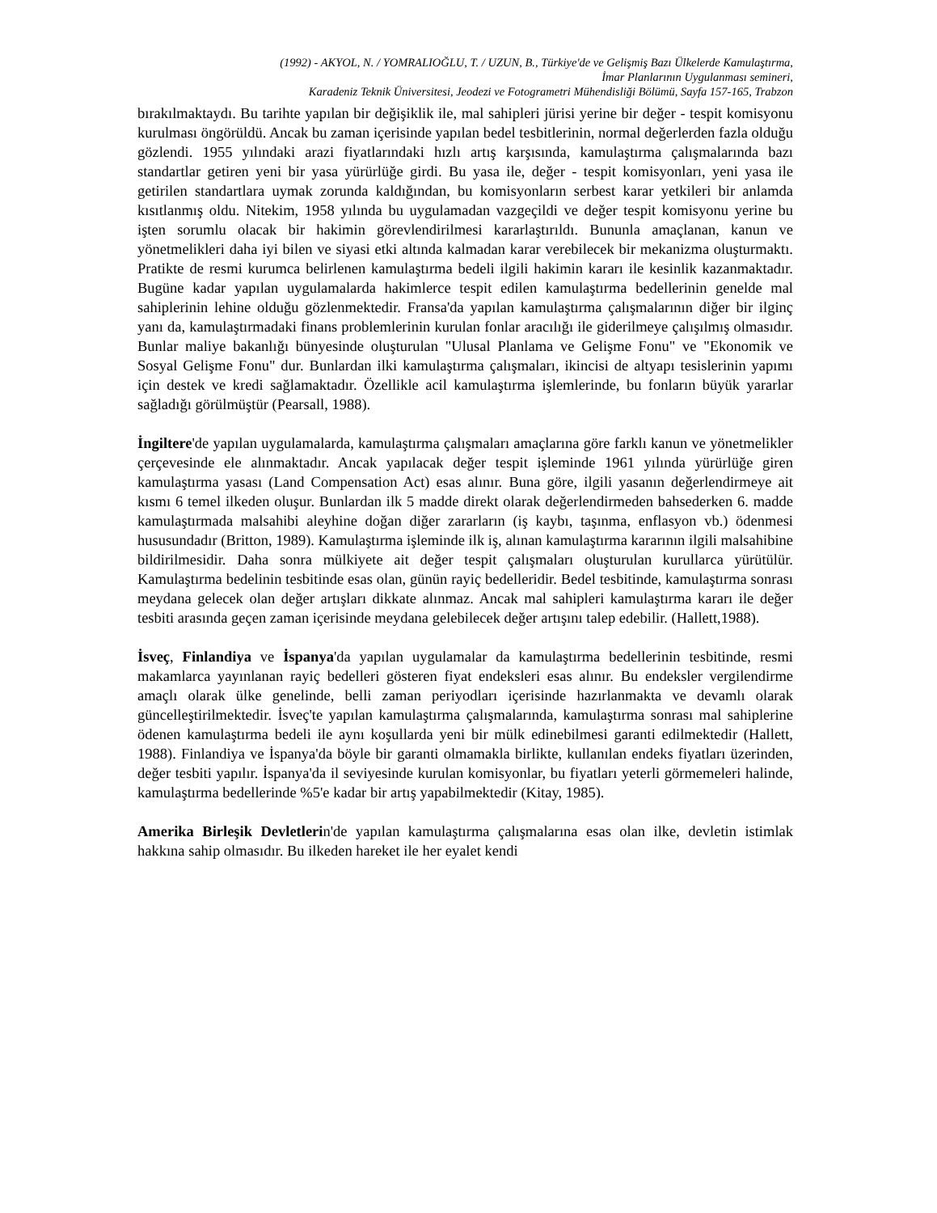(1992) - AKYOL, N. / YOMRALIOĞLU, T. / UZUN, B., Türkiye'de ve Gelişmiş Bazı Ülkelerde Kamulaştırma,
İmar Planlarının Uygulanması semineri,
Karadeniz Teknik Üniversitesi, Jeodezi ve Fotogrametri Mühendisliği Bölümü, Sayfa 157-165, Trabzon
bırakılmaktaydı. Bu tarihte yapılan bir değişiklik ile, mal sahipleri jürisi yerine bir değer - tespit komisyonu kurulması öngörüldü. Ancak bu zaman içerisinde yapılan bedel tesbitlerinin, normal değerlerden fazla olduğu gözlendi. 1955 yılındaki arazi fiyatlarındaki hızlı artış karşısında, kamulaştırma çalışmalarında bazı standartlar getiren yeni bir yasa yürürlüğe girdi. Bu yasa ile, değer - tespit komisyonları, yeni yasa ile getirilen standartlara uymak zorunda kaldığından, bu komisyonların serbest karar yetkileri bir anlamda kısıtlanmış oldu. Nitekim, 1958 yılında bu uygulamadan vazgeçildi ve değer tespit komisyonu yerine bu işten sorumlu olacak bir hakimin görevlendirilmesi kararlaştırıldı. Bununla amaçlanan, kanun ve yönetmelikleri daha iyi bilen ve siyasi etki altında kalmadan karar verebilecek bir mekanizma oluşturmaktı. Pratikte de resmi kurumca belirlenen kamulaştırma bedeli ilgili hakimin kararı ile kesinlik kazanmaktadır. Bugüne kadar yapılan uygulamalarda hakimlerce tespit edilen kamulaştırma bedellerinin genelde mal sahiplerinin lehine olduğu gözlenmektedir. Fransa'da yapılan kamulaştırma çalışmalarının diğer bir ilginç yanı da, kamulaştırmadaki finans problemlerinin kurulan fonlar aracılığı ile giderilmeye çalışılmış olmasıdır. Bunlar maliye bakanlığı bünyesinde oluşturulan "Ulusal Planlama ve Gelişme Fonu" ve "Ekonomik ve Sosyal Gelişme Fonu" dur. Bunlardan ilki kamulaştırma çalışmaları, ikincisi de altyapı tesislerinin yapımı için destek ve kredi sağlamaktadır. Özellikle acil kamulaştırma işlemlerinde, bu fonların büyük yararlar sağladığı görülmüştür (Pearsall, 1988).
İngiltere'de yapılan uygulamalarda, kamulaştırma çalışmaları amaçlarına göre farklı kanun ve yönetmelikler çerçevesinde ele alınmaktadır. Ancak yapılacak değer tespit işleminde 1961 yılında yürürlüğe giren kamulaştırma yasası (Land Compensation Act) esas alınır. Buna göre, ilgili yasanın değerlendirmeye ait kısmı 6 temel ilkeden oluşur. Bunlardan ilk 5 madde direkt olarak değerlendirmeden bahsederken 6. madde kamulaştırmada malsahibi aleyhine doğan diğer zararların (iş kaybı, taşınma, enflasyon vb.) ödenmesi hususundadır (Britton, 1989). Kamulaştırma işleminde ilk iş, alınan kamulaştırma kararının ilgili malsahibine bildirilmesidir. Daha sonra mülkiyete ait değer tespit çalışmaları oluşturulan kurullarca yürütülür. Kamulaştırma bedelinin tesbitinde esas olan, günün rayiç bedelleridir. Bedel tesbitinde, kamulaştırma sonrası meydana gelecek olan değer artışları dikkate alınmaz. Ancak mal sahipleri kamulaştırma kararı ile değer tesbiti arasında geçen zaman içerisinde meydana gelebilecek değer artışını talep edebilir. (Hallett,1988).
İsveç, Finlandiya ve İspanya'da yapılan uygulamalar da kamulaştırma bedellerinin tesbitinde, resmi makamlarca yayınlanan rayiç bedelleri gösteren fiyat endeksleri esas alınır. Bu endeksler vergilendirme amaçlı olarak ülke genelinde, belli zaman periyodları içerisinde hazırlanmakta ve devamlı olarak güncelleştirilmektedir. İsveç'te yapılan kamulaştırma çalışmalarında, kamulaştırma sonrası mal sahiplerine ödenen kamulaştırma bedeli ile aynı koşullarda yeni bir mülk edinebilmesi garanti edilmektedir (Hallett, 1988). Finlandiya ve İspanya'da böyle bir garanti olmamakla birlikte, kullanılan endeks fiyatları üzerinden, değer tesbiti yapılır. İspanya'da il seviyesinde kurulan komisyonlar, bu fiyatları yeterli görmemeleri halinde, kamulaştırma bedellerinde %5'e kadar bir artış yapabilmektedir (Kitay, 1985).
Amerika Birleşik Devletlerin'de yapılan kamulaştırma çalışmalarına esas olan ilke, devletin istimlak hakkına sahip olmasıdır. Bu ilkeden hareket ile her eyalet kendi